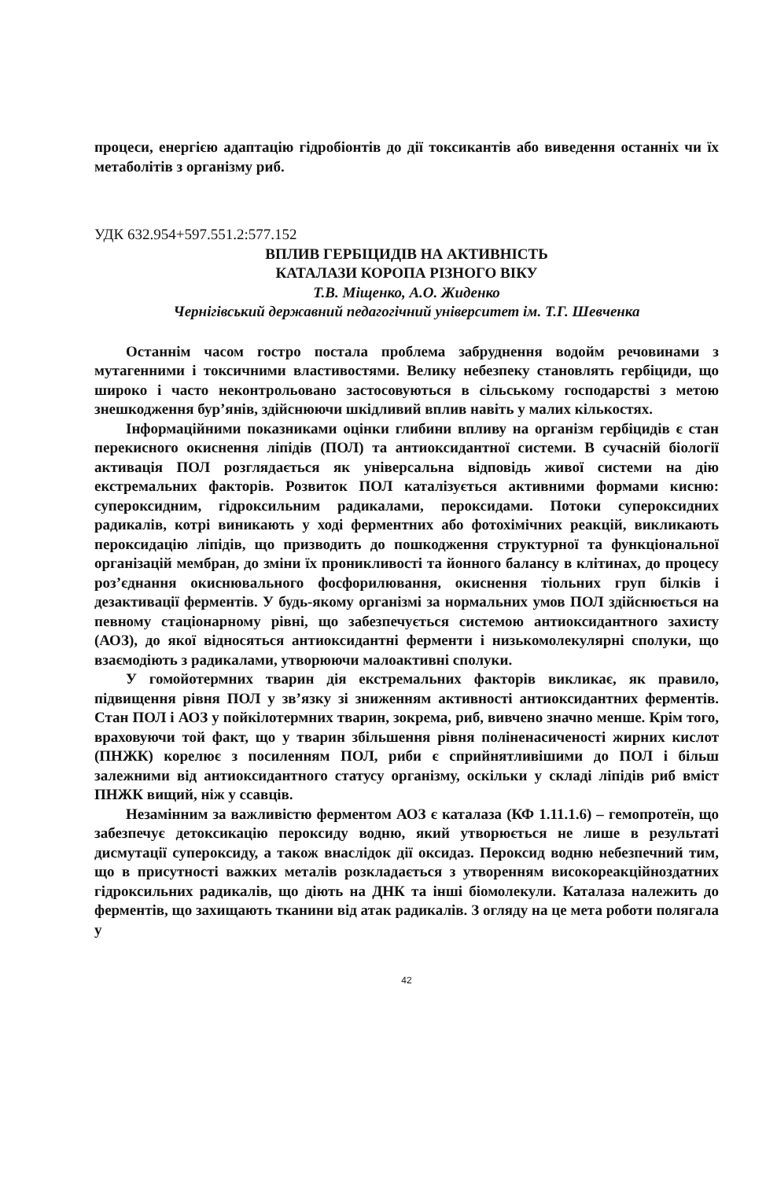процеси, енергією адаптацію гідробіонтів до дії токсикантів або виведення останніх чи їх метаболітів з організму риб.
УДК 632.954+597.551.2:577.152
ВПЛИВ ГЕРБІЦИДІВ НА АКТИВНІСТЬ
КАТАЛАЗИ КОРОПА РІЗНОГО ВІКУ
Т.В. Міщенко, А.О. Жиденко
Чернігівський державний педагогічний університет ім. Т.Г. Шевченка
Останнім часом гостро постала проблема забруднення водойм речовинами з мутагенними і токсичними властивостями. Велику небезпеку становлять гербіциди, що широко і часто неконтрольовано застосовуються в сільському господарстві з метою знешкодження бур’янів, здійснюючи шкідливий вплив навіть у малих кількостях.
Інформаційними показниками оцінки глибини впливу на організм гербіцидів є стан перекисного окиснення ліпідів (ПОЛ) та антиоксидантної системи. В сучасній біології активація ПОЛ розглядається як універсальна відповідь живої системи на дію екстремальних факторів. Розвиток ПОЛ каталізується активними формами кисню: супероксидним, гідроксильним радикалами, пероксидами. Потоки супероксидних радикалів, котрі виникають у ході ферментних або фотохімічних реакцій, викликають пероксидацію ліпідів, що призводить до пошкодження структурної та функціональної організацій мембран, до зміни їх проникливості та йонного балансу в клітинах, до процесу роз’єднання окиснювального фосфорилювання, окиснення тіольних груп білків і дезактивації ферментів. У будь-якому організмі за нормальних умов ПОЛ здійснюється на певному стаціонарному рівні, що забезпечується системою антиоксидантного захисту (АОЗ), до якої відносяться антиоксидантні ферменти і низькомолекулярні сполуки, що взаємодіють з радикалами, утворюючи малоактивні сполуки.
У гомойотермних тварин дія екстремальних факторів викликає, як правило, підвищення рівня ПОЛ у зв’язку зі зниженням активності антиоксидантних ферментів. Стан ПОЛ і АОЗ у пойкілотермних тварин, зокрема, риб, вивчено значно менше. Крім того, враховуючи той факт, що у тварин збільшення рівня полінена­си­ченості жирних кислот (ПНЖК) корелює з посиленням ПОЛ, риби є сприйнятливішими до ПОЛ і більш залежними від антиоксидантного статусу організму, оскільки у складі ліпідів риб вміст ПНЖК вищий, ніж у ссавців.
Незамінним за важливістю ферментом АОЗ є каталаза (КФ 1.11.1.6) – гемопротеїн, що забезпечує детоксикацію пероксиду водню, який утворюється не лише в результаті дисмутації супероксиду, а також внаслідок дії оксидаз. Пероксид водню небезпечний тим, що в присутності важких металів розкладається з утворенням високореакційноздатних гідроксильних радикалів, що діють на ДНК та інші біомолекули. Каталаза належить до ферментів, що захищають тканини від атак радикалів. З огляду на це мета роботи полягала у
42